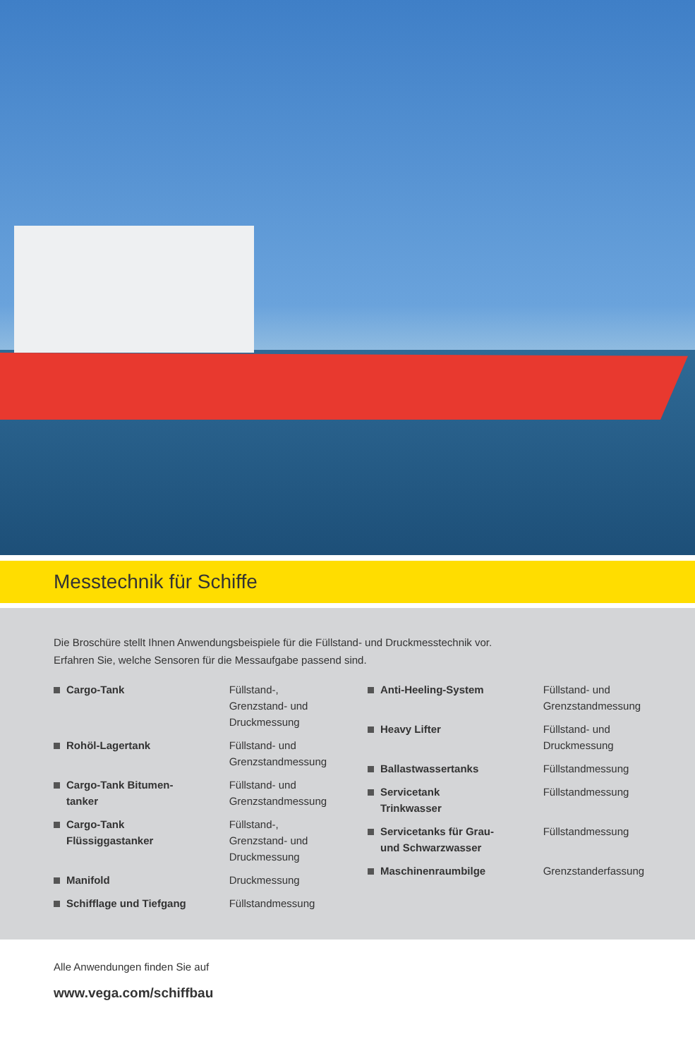Messtechnik für Schiffe
Die Broschüre stellt Ihnen Anwendungsbeispiele für die Füllstand- und Druckmesstechnik vor.
Erfahren Sie, welche Sensoren für die Messaufgabe passend sind.
Cargo-Tank Füllstand-,
Grenzstand- und
Druckmessung
Rohöl-Lagertank Füllstand- und
Grenzstandmessung
Cargo-Tank Bitumen-
tanker
Füllstand- und
Grenzstandmessung
Cargo-Tank
Flüssiggastanker
Füllstand-,
Grenzstand- und
Druckmessung
Manifold Druckmessung
Schifflage und Tiefgang Füllstandmessung
Anti-Heeling-System Füllstand- und
Grenzstandmessung
Heavy Lifter Füllstand- und
Druckmessung
Ballastwassertanks Füllstandmessung
Servicetank
Trinkwasser
Füllstandmessung
Servicetanks für Grau-
und Schwarzwasser
Füllstandmessung
Maschinenraumbilge Grenzstanderfassung
Alle Anwendungen finden Sie auf
www.vega.com/schiffbau